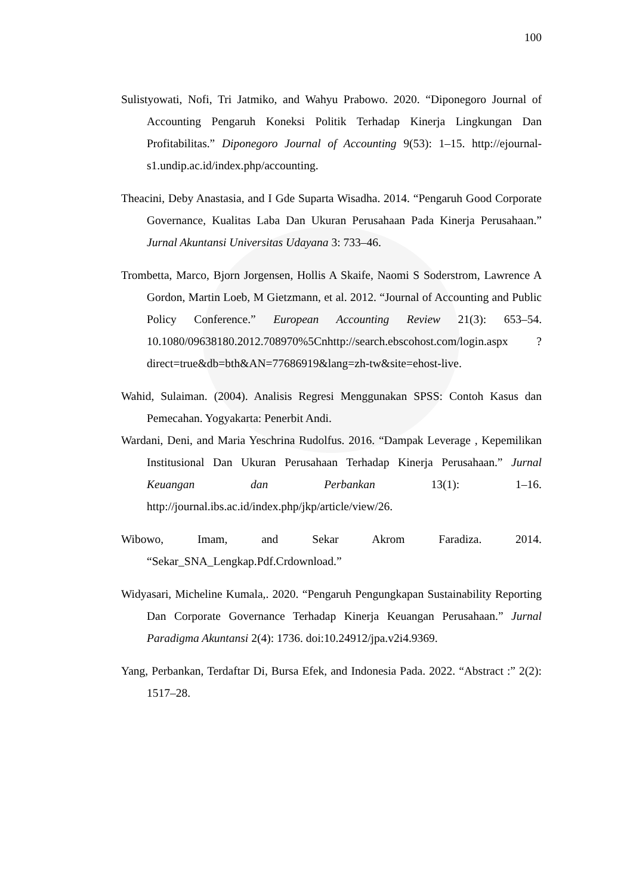100
Sulistyowati, Nofi, Tri Jatmiko, and Wahyu Prabowo. 2020. “Diponegoro Journal of Accounting Pengaruh Koneksi Politik Terhadap Kinerja Lingkungan Dan Profitabilitas.” Diponegoro Journal of Accounting 9(53): 1–15. http://ejournal-s1.undip.ac.id/index.php/accounting.
Theacini, Deby Anastasia, and I Gde Suparta Wisadha. 2014. “Pengaruh Good Corporate Governance, Kualitas Laba Dan Ukuran Perusahaan Pada Kinerja Perusahaan.” Jurnal Akuntansi Universitas Udayana 3: 733–46.
Trombetta, Marco, Bjorn Jorgensen, Hollis A Skaife, Naomi S Soderstrom, Lawrence A Gordon, Martin Loeb, M Gietzmann, et al. 2012. “Journal of Accounting and Public Policy Conference.” European Accounting Review 21(3): 653–54. 10.1080/09638180.2012.708970%5Cnhttp://search.ebscohost.com/login.aspx ?direct=true&db=bth&AN=77686919&lang=zh-tw&site=ehost-live.
Wahid, Sulaiman. (2004). Analisis Regresi Menggunakan SPSS: Contoh Kasus dan Pemecahan. Yogyakarta: Penerbit Andi.
Wardani, Deni, and Maria Yeschrina Rudolfus. 2016. “Dampak Leverage , Kepemilikan Institusional Dan Ukuran Perusahaan Terhadap Kinerja Perusahaan.” Jurnal Keuangan dan Perbankan 13(1): 1–16. http://journal.ibs.ac.id/index.php/jkp/article/view/26.
Wibowo, Imam, and Sekar Akrom Faradiza. 2014. “Sekar_SNA_Lengkap.Pdf.Crdownload.”
Widyasari, Micheline Kumala,. 2020. “Pengaruh Pengungkapan Sustainability Reporting Dan Corporate Governance Terhadap Kinerja Keuangan Perusahaan.” Jurnal Paradigma Akuntansi 2(4): 1736. doi:10.24912/jpa.v2i4.9369.
Yang, Perbankan, Terdaftar Di, Bursa Efek, and Indonesia Pada. 2022. “Abstract :” 2(2): 1517–28.